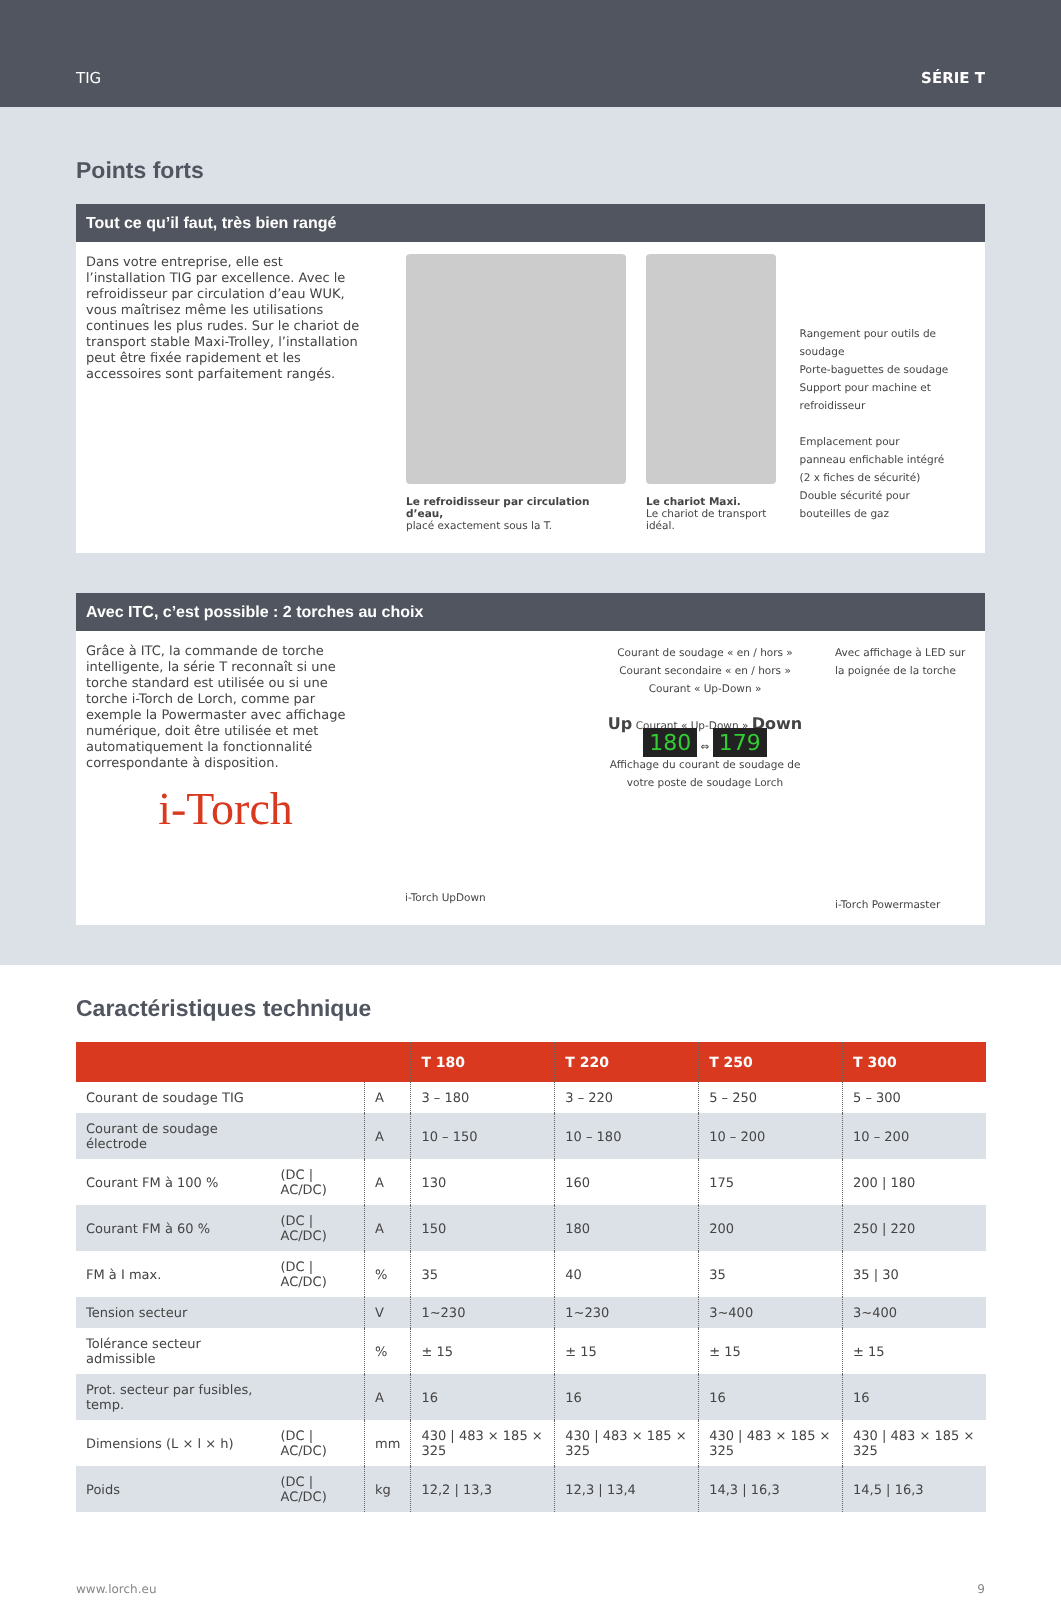TIG SÉRIE T
Points forts
Tout ce qu’il faut, très bien rangé
Dans votre entreprise, elle est l’installation TIG par excellence. Avec le refroidisseur par circulation d’eau WUK, vous maîtrisez même les utilisations continues les plus rudes. Sur le chariot de transport stable Maxi-Trolley, l’installation peut être fixée rapidement et les accessoires sont parfaitement rangés.
Le refroidisseur par circulation d’eau,
placé exactement sous la T.
Le chariot Maxi.
Le chariot de transport idéal.
Rangement pour outils de soudage
Porte-baguettes de soudage
Support pour machine et refroidisseur
Emplacement pour
panneau enfichable intégré
(2 x fiches de sécurité)
Double sécurité pour
bouteilles de gaz
Avec ITC, c’est possible : 2 torches au choix
Grâce à ITC, la commande de torche intelligente, la série T reconnaît si une torche standard est utilisée ou si une torche i-Torch de Lorch, comme par exemple la Powermaster avec affichage numérique, doit être utilisée et met automatiquement la fonctionnalité correspondante à disposition.
i-Torch
i-Torch UpDown
Courant de soudage « en / hors »
Courant secondaire « en / hors »
Courant « Up-Down »
Up Courant « Up-Down » Down
180 ⇔ 179
Affichage du courant de soudage de votre poste de soudage Lorch
Avec affichage à LED sur la poignée de la torche
i-Torch Powermaster
Caractéristiques technique
| | | | T 180 | T 220 | T 250 | T 300 |
| --- | --- | --- | --- | --- | --- | --- |
| Courant de soudage TIG | | A | 3 – 180 | 3 – 220 | 5 – 250 | 5 – 300 |
| Courant de soudage électrode | | A | 10 – 150 | 10 – 180 | 10 – 200 | 10 – 200 |
| Courant FM à 100 % | (DC / AC/DC) | A | 130 | 160 | 175 | 200 / 180 |
| Courant FM à 60 % | (DC / AC/DC) | A | 150 | 180 | 200 | 250 / 220 |
| FM à I max. | (DC / AC/DC) | % | 35 | 40 | 35 | 35 / 30 |
| Tension secteur | | V | 1~230 | 1~230 | 3~400 | 3~400 |
| Tolérance secteur admissible | | % | ± 15 | ± 15 | ± 15 | ± 15 |
| Prot. secteur par fusibles, temp. | | A | 16 | 16 | 16 | 16 |
| Dimensions (L × l × h) | (DC / AC/DC) | mm | 430 / 483 × 185 × 325 | 430 / 483 × 185 × 325 | 430 / 483 × 185 × 325 | 430 / 483 × 185 × 325 |
| Poids | (DC / AC/DC) | kg | 12,2 / 13,3 | 12,3 / 13,4 | 14,3 / 16,3 | 14,5 / 16,3 |
www.lorch.eu 9